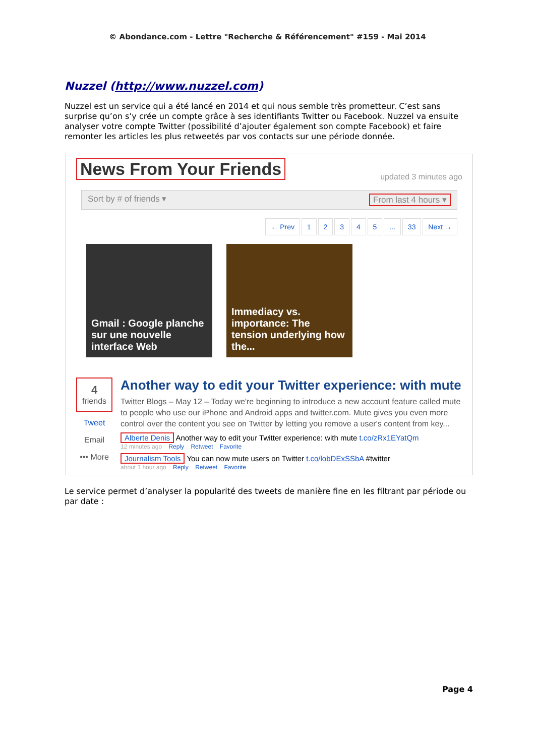© Abondance.com - Lettre "Recherche & Référencement" #159 - Mai 2014
Nuzzel (http://www.nuzzel.com)
Nuzzel est un service qui a été lancé en 2014 et qui nous semble très prometteur. C’est sans surprise qu’on s’y crée un compte grâce à ses identifiants Twitter ou Facebook. Nuzzel va ensuite analyser votre compte Twitter (possibilité d’ajouter également son compte Facebook) et faire remonter les articles les plus retweetés par vos contacts sur une période donnée.
updated 3 minutes ago
News From Your Friends
From last 4 hours ▾ Sort by # of friends ▾
← Prev 1 2 3 4 5 ... 33 Next →
Gmail : Google planche sur une nouvelle interface Web
Immediacy vs. importance: The tension underlying how the...
4
friends
Tweet
Email
••• More
Another way to edit your Twitter experience: with mute
Twitter Blogs – May 12 – Today we're beginning to introduce a new account feature called mute to people who use our iPhone and Android apps and twitter.com. Mute gives you even more control over the content you see on Twitter by letting you remove a user's content from key...
Alberte Denis Another way to edit your Twitter experience: with mute t.co/zRx1EYatQm
12 minutes ago Reply Retweet Favorite
Journalism Tools You can now mute users on Twitter t.co/lobDExSSbA #twitter
about 1 hour ago Reply Retweet Favorite
Le service permet d’analyser la popularité des tweets de manière fine en les filtrant par période ou par date :
Page 4